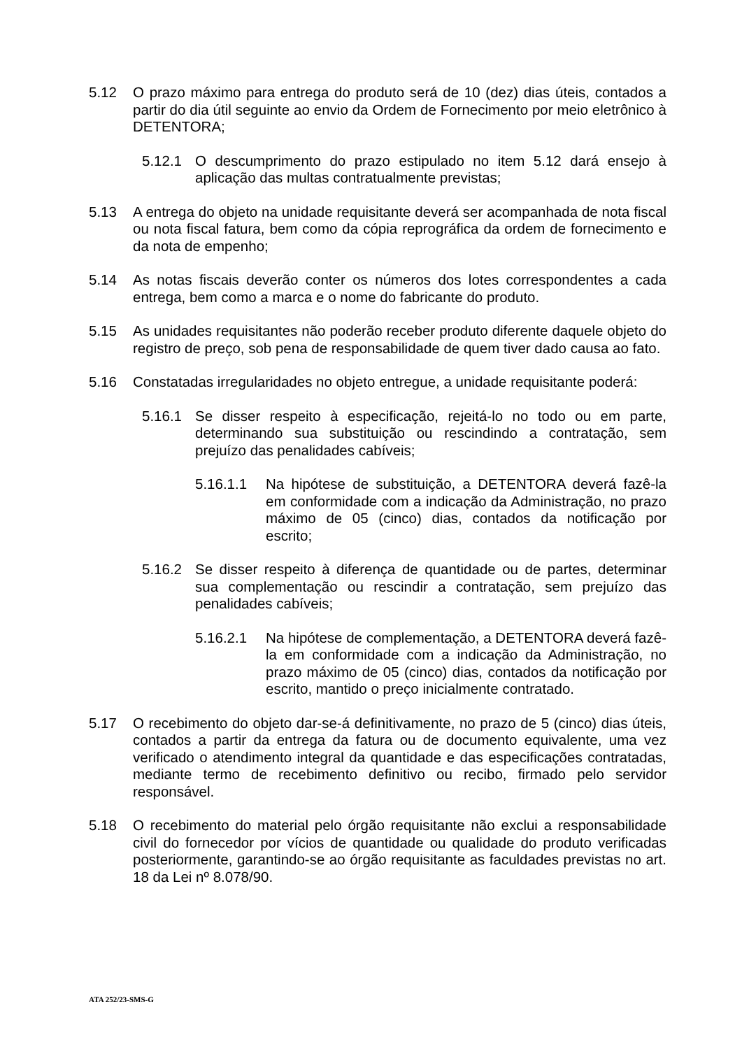5.12 O prazo máximo para entrega do produto será de 10 (dez) dias úteis, contados a partir do dia útil seguinte ao envio da Ordem de Fornecimento por meio eletrônico à DETENTORA;
5.12.1 O descumprimento do prazo estipulado no item 5.12 dará ensejo à aplicação das multas contratualmente previstas;
5.13 A entrega do objeto na unidade requisitante deverá ser acompanhada de nota fiscal ou nota fiscal fatura, bem como da cópia reprográfica da ordem de fornecimento e da nota de empenho;
5.14 As notas fiscais deverão conter os números dos lotes correspondentes a cada entrega, bem como a marca e o nome do fabricante do produto.
5.15 As unidades requisitantes não poderão receber produto diferente daquele objeto do registro de preço, sob pena de responsabilidade de quem tiver dado causa ao fato.
5.16 Constatadas irregularidades no objeto entregue, a unidade requisitante poderá:
5.16.1 Se disser respeito à especificação, rejeitá-lo no todo ou em parte, determinando sua substituição ou rescindindo a contratação, sem prejuízo das penalidades cabíveis;
5.16.1.1 Na hipótese de substituição, a DETENTORA deverá fazê-la em conformidade com a indicação da Administração, no prazo máximo de 05 (cinco) dias, contados da notificação por escrito;
5.16.2 Se disser respeito à diferença de quantidade ou de partes, determinar sua complementação ou rescindir a contratação, sem prejuízo das penalidades cabíveis;
5.16.2.1 Na hipótese de complementação, a DETENTORA deverá fazê-la em conformidade com a indicação da Administração, no prazo máximo de 05 (cinco) dias, contados da notificação por escrito, mantido o preço inicialmente contratado.
5.17 O recebimento do objeto dar-se-á definitivamente, no prazo de 5 (cinco) dias úteis, contados a partir da entrega da fatura ou de documento equivalente, uma vez verificado o atendimento integral da quantidade e das especificações contratadas, mediante termo de recebimento definitivo ou recibo, firmado pelo servidor responsável.
5.18 O recebimento do material pelo órgão requisitante não exclui a responsabilidade civil do fornecedor por vícios de quantidade ou qualidade do produto verificadas posteriormente, garantindo-se ao órgão requisitante as faculdades previstas no art. 18 da Lei nº 8.078/90.
ATA 252/23-SMS-G